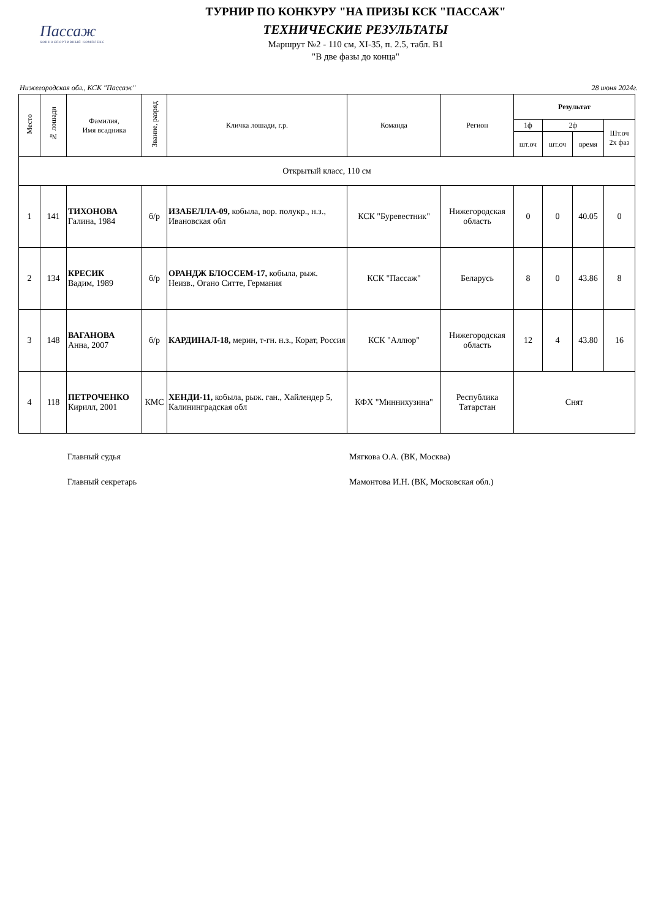Пассаж
КОННОСПОРТИВНЫЙ КОМПЛЕКС
ТУРНИР ПО КОНКУРУ "НА ПРИЗЫ КСК "ПАССАЖ"
ТЕХНИЧЕСКИЕ РЕЗУЛЬТАТЫ
Маршрут №2 - 110 см, XI-35, п. 2.5, табл. В1
"В две фазы до конца"
Нижегородская обл., КСК "Пассаж" 28 июня 2024г.
| Место | № лошади | Фамилия, Имя всадника | Звание, разряд | Кличка лошади, г.р. | Команда | Регион | Результат | | | |
| --- | --- | --- | --- | --- | --- | --- | --- | --- | --- | --- |
| | | | | | | | 1ф | 2ф | | Шт.оч 2х фаз |
| | | | | | | | шт.оч | шт.оч | время | |
| Открытый класс, 110 см | | | | | | | | | | |
| 1 | 141 | ТИХОНОВА Галина, 1984 | б/р | ИЗАБЕЛЛА-09, кобыла, вор. полукр., н.з., Ивановская обл | КСК "Буревестник" | Нижегородская область | 0 | 0 | 40.05 | 0 |
| 2 | 134 | КРЕСИК Вадим, 1989 | б/р | ОРАНДЖ БЛОССЕМ-17, кобыла, рыж. Неизв., Огано Ситте, Германия | КСК "Пассаж" | Беларусь | 8 | 0 | 43.86 | 8 |
| 3 | 148 | ВАГАНОВА Анна, 2007 | б/р | КАРДИНАЛ-18, мерин, т-гн. н.з., Корат, Россия | КСК "Аллюр" | Нижегородская область | 12 | 4 | 43.80 | 16 |
| 4 | 118 | ПЕТРОЧЕНКО Кирилл, 2001 | КМС | ХЕНДИ-11, кобыла, рыж. ган., Хайлендер 5, Калининградская обл | КФХ "Миннихузина" | Республика Татарстан | Снят | | | |
Главный судья Мягкова О.А. (ВК, Москва)
Главный секретарь Мамонтова И.Н. (ВК, Московская обл.)